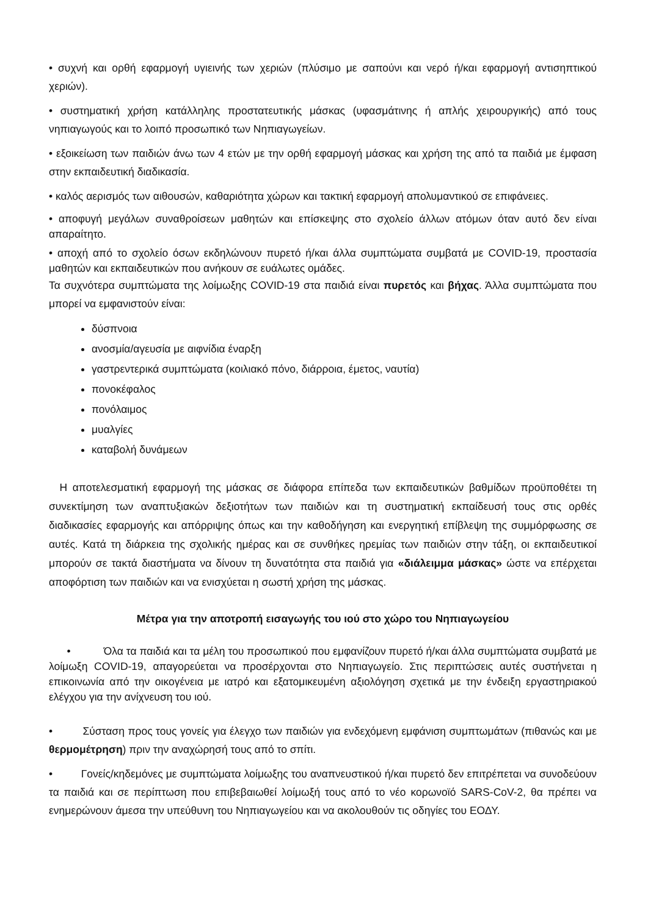• συχνή και ορθή εφαρμογή υγιεινής των χεριών (πλύσιμο με σαπούνι και νερό ή/και εφαρμογή αντισηπτικού χεριών).
• συστηματική χρήση κατάλληλης προστατευτικής μάσκας (υφασμάτινης ή απλής χειρουργικής) από τους νηπιαγωγούς και το λοιπό προσωπικό των Νηπιαγωγείων.
• εξοικείωση των παιδιών άνω των 4 ετών με την ορθή εφαρμογή μάσκας και χρήση της από τα παιδιά με έμφαση στην εκπαιδευτική διαδικασία.
• καλός αερισμός των αιθουσών, καθαριότητα χώρων και τακτική εφαρμογή απολυμαντικού σε επιφάνειες.
• αποφυγή μεγάλων συναθροίσεων μαθητών και επίσκεψης στο σχολείο άλλων ατόμων όταν αυτό δεν είναι απαραίτητο.
• αποχή από το σχολείο όσων εκδηλώνουν πυρετό ή/και άλλα συμπτώματα συμβατά με COVID-19, προστασία μαθητών και εκπαιδευτικών που ανήκουν σε ευάλωτες ομάδες.
Τα συχνότερα συμπτώματα της λοίμωξης COVID-19 στα παιδιά είναι πυρετός και βήχας. Άλλα συμπτώματα που μπορεί να εμφανιστούν είναι:
δύσπνοια
ανοσμία/αγευσία με αιφνίδια έναρξη
γαστρεντερικά συμπτώματα (κοιλιακό πόνο, διάρροια, έμετος, ναυτία)
πονοκέφαλος
πονόλαιμος
μυαλγίες
καταβολή δυνάμεων
Η αποτελεσματική εφαρμογή της μάσκας σε διάφορα επίπεδα των εκπαιδευτικών βαθμίδων προϋποθέτει τη συνεκτίμηση των αναπτυξιακών δεξιοτήτων των παιδιών και τη συστηματική εκπαίδευσή τους στις ορθές διαδικασίες εφαρμογής και απόρριψης όπως και την καθοδήγηση και ενεργητική επίβλεψη της συμμόρφωσης σε αυτές. Κατά τη διάρκεια της σχολικής ημέρας και σε συνθήκες ηρεμίας των παιδιών στην τάξη, οι εκπαιδευτικοί μπορούν σε τακτά διαστήματα να δίνουν τη δυνατότητα στα παιδιά για «διάλειμμα μάσκας» ώστε να επέρχεται αποφόρτιση των παιδιών και να ενισχύεται η σωστή χρήση της μάσκας.
Μέτρα για την αποτροπή εισαγωγής του ιού στο χώρο του Νηπιαγωγείου
• Όλα τα παιδιά και τα μέλη του προσωπικού που εμφανίζουν πυρετό ή/και άλλα συμπτώματα συμβατά με λοίμωξη COVID-19, απαγορεύεται να προσέρχονται στο Νηπιαγωγείο. Στις περιπτώσεις αυτές συστήνεται η επικοινωνία από την οικογένεια με ιατρό και εξατομικευμένη αξιολόγηση σχετικά με την ένδειξη εργαστηριακού ελέγχου για την ανίχνευση του ιού.
• Σύσταση προς τους γονείς για έλεγχο των παιδιών για ενδεχόμενη εμφάνιση συμπτωμάτων (πιθανώς και με θερμομέτρηση) πριν την αναχώρησή τους από το σπίτι.
• Γονείς/κηδεμόνες με συμπτώματα λοίμωξης του αναπνευστικού ή/και πυρετό δεν επιτρέπεται να συνοδεύουν τα παιδιά και σε περίπτωση που επιβεβαιωθεί λοίμωξή τους από το νέο κορωνοϊό SARS-CoV-2, θα πρέπει να ενημερώνουν άμεσα την υπεύθυνη του Νηπιαγωγείου και να ακολουθούν τις οδηγίες του ΕΟΔΥ.